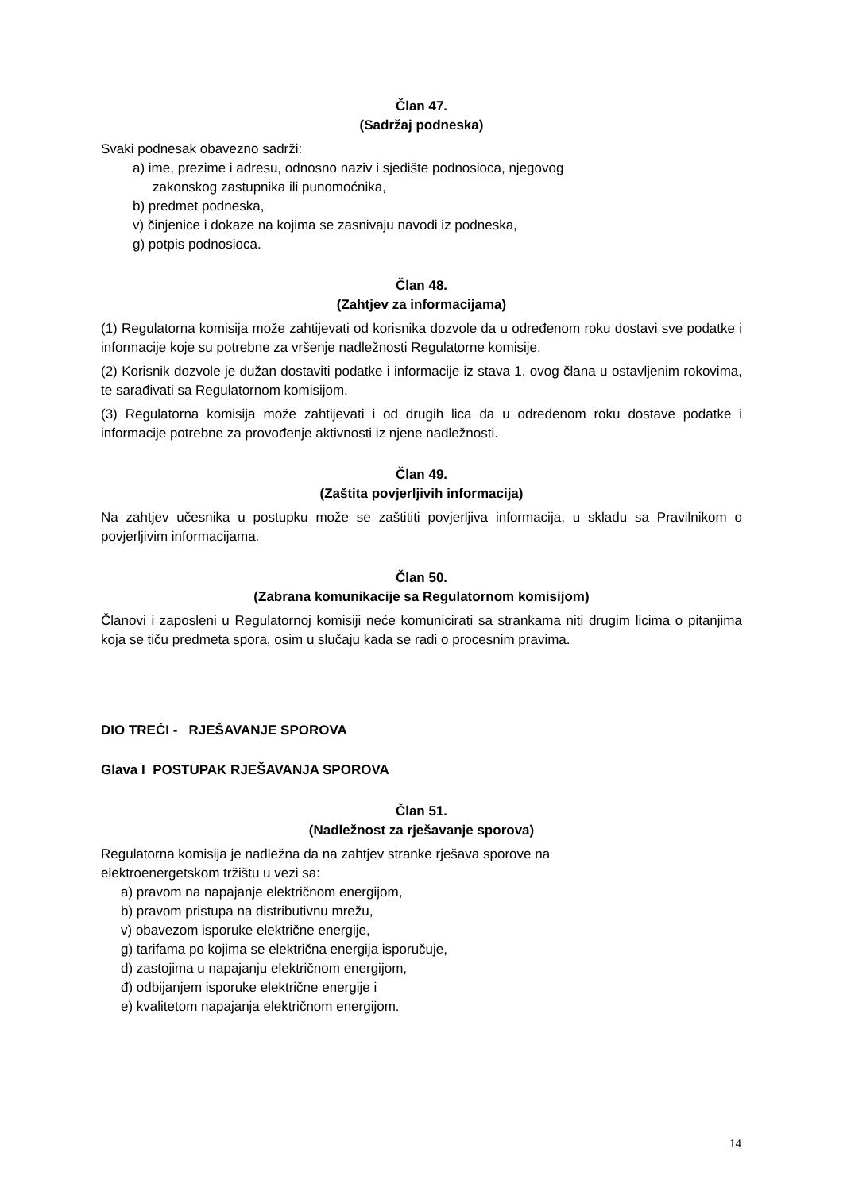Član 47.
(Sadržaj podneska)
Svaki podnesak obavezno sadrži:
a) ime, prezime i adresu, odnosno naziv i sjedište podnosioca, njegovog
zakonskog zastupnika ili punomoćnika,
b) predmet podneska,
v) činjenice i dokaze na kojima se zasnivaju navodi iz podneska,
g) potpis podnosioca.
Član 48.
(Zahtjev za informacijama)
(1) Regulatorna komisija može zahtijevati od korisnika dozvole da u određenom roku dostavi sve podatke i informacije koje su potrebne za vršenje nadležnosti Regulatorne komisije.
(2) Korisnik dozvole je dužan dostaviti podatke i informacije iz stava 1. ovog člana u ostavljenim rokovima, te sarađivati sa Regulatornom komisijom.
(3) Regulatorna komisija može zahtijevati i od drugih lica da u određenom roku dostave podatke i informacije potrebne za provođenje aktivnosti iz njene nadležnosti.
Član 49.
(Zaštita povjerljivih informacija)
Na zahtjev učesnika u postupku može se zaštititi povjerljiva informacija, u skladu sa Pravilnikom o povjerljivim informacijama.
Član 50.
(Zabrana komunikacije sa Regulatornom komisijom)
Članovi i zaposleni u Regulatornoj komisiji neće komunicirati sa strankama niti drugim licima o pitanjima koja se tiču predmeta spora, osim u slučaju kada se radi o procesnim pravima.
DIO TREĆI - RJEŠAVANJE SPOROVA
Glava I POSTUPAK RJEŠAVANJA SPOROVA
Član 51.
(Nadležnost za rješavanje sporova)
Regulatorna komisija je nadležna da na zahtjev stranke rješava sporove na
elektroenergetskom tržištu u vezi sa:
a) pravom na napajanje električnom energijom,
b) pravom pristupa na distributivnu mrežu,
v) obavezom isporuke električne energije,
g) tarifama po kojima se električna energija isporučuje,
d) zastojima u napajanju električnom energijom,
đ) odbijanjem isporuke električne energije i
e) kvalitetom napajanja električnom energijom.
14